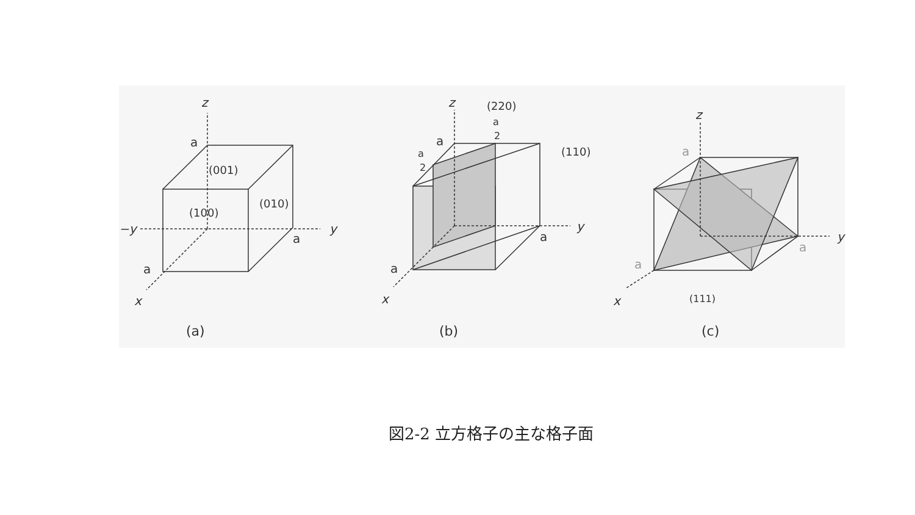z
a
(001)
(100)
(010)
−y
y
a
a
x
(a)
z
(220)
a
2
a
a
2
(110)
y
a
a
x
(b)
z
a
y
a
a
x
(111)
(c)
図2-2 立方格子の主な格子面